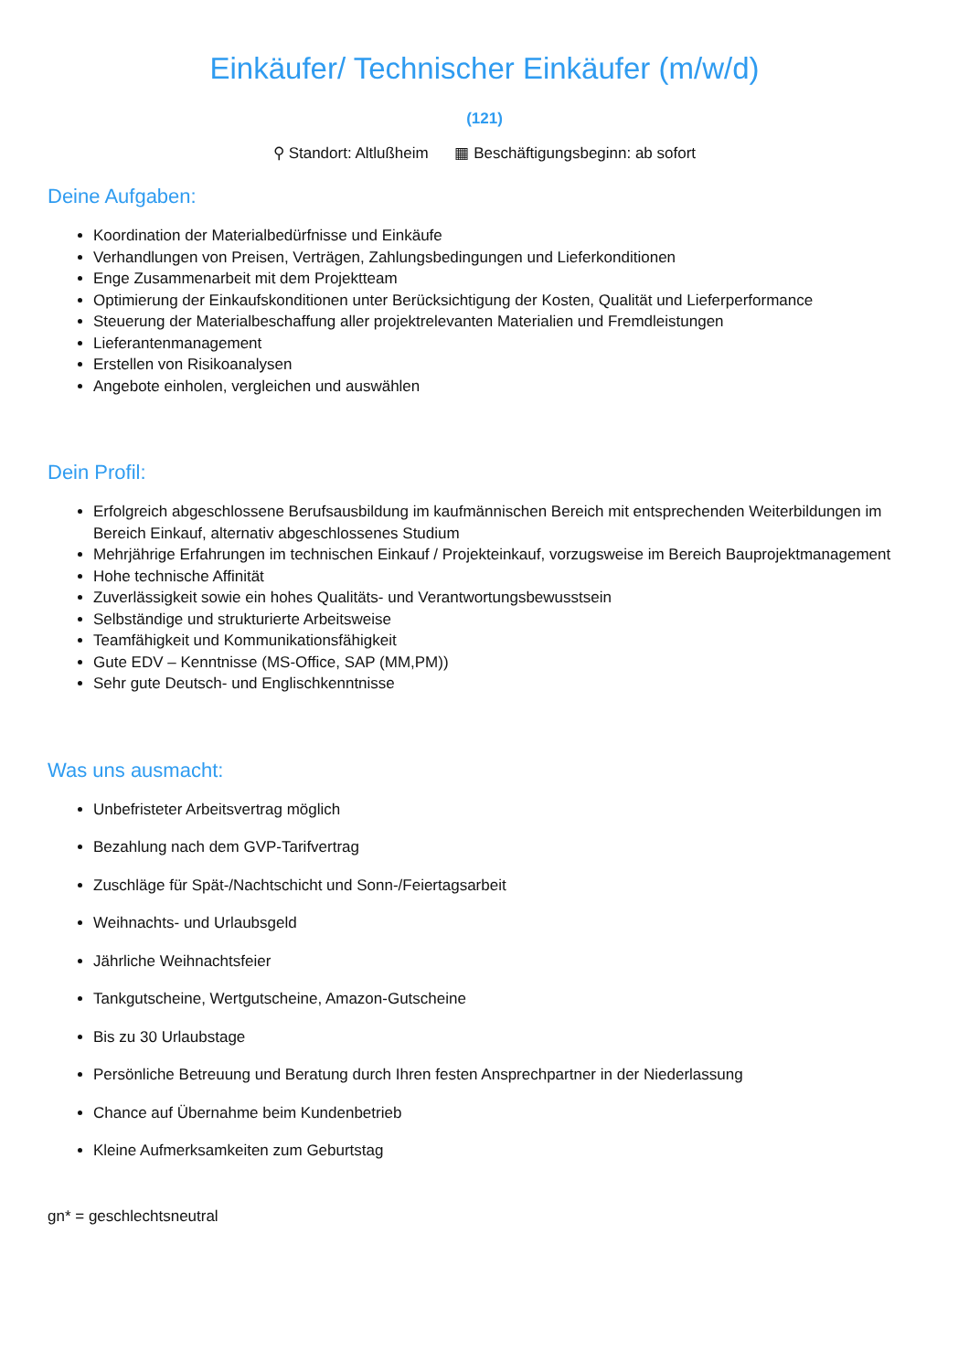Einkäufer/ Technischer Einkäufer (m/w/d)
(121)
⚲ Standort: Altlußheim ▦ Beschäftigungsbeginn: ab sofort
Deine Aufgaben:
Koordination der Materialbedürfnisse und Einkäufe
Verhandlungen von Preisen, Verträgen, Zahlungsbedingungen und Lieferkonditionen
Enge Zusammenarbeit mit dem Projektteam
Optimierung der Einkaufskonditionen unter Berücksichtigung der Kosten, Qualität und Lieferperformance
Steuerung der Materialbeschaffung aller projektrelevanten Materialien und Fremdleistungen
Lieferantenmanagement
Erstellen von Risikoanalysen
Angebote einholen, vergleichen und auswählen
Dein Profil:
Erfolgreich abgeschlossene Berufsausbildung im kaufmännischen Bereich mit entsprechenden Weiterbildungen im Bereich Einkauf, alternativ abgeschlossenes Studium
Mehrjährige Erfahrungen im technischen Einkauf / Projekteinkauf, vorzugsweise im Bereich Bauprojektmanagement
Hohe technische Affinität
Zuverlässigkeit sowie ein hohes Qualitäts- und Verantwortungsbewusstsein
Selbständige und strukturierte Arbeitsweise
Teamfähigkeit und Kommunikationsfähigkeit
Gute EDV – Kenntnisse (MS-Office, SAP (MM,PM))
Sehr gute Deutsch- und Englischkenntnisse
Was uns ausmacht:
Unbefristeter Arbeitsvertrag möglich
Bezahlung nach dem GVP-Tarifvertrag
Zuschläge für Spät-/Nachtschicht und Sonn-/Feiertagsarbeit
Weihnachts- und Urlaubsgeld
Jährliche Weihnachtsfeier
Tankgutscheine, Wertgutscheine, Amazon-Gutscheine
Bis zu 30 Urlaubstage
Persönliche Betreuung und Beratung durch Ihren festen Ansprechpartner in der Niederlassung
Chance auf Übernahme beim Kundenbetrieb
Kleine Aufmerksamkeiten zum Geburtstag
gn* = geschlechtsneutral